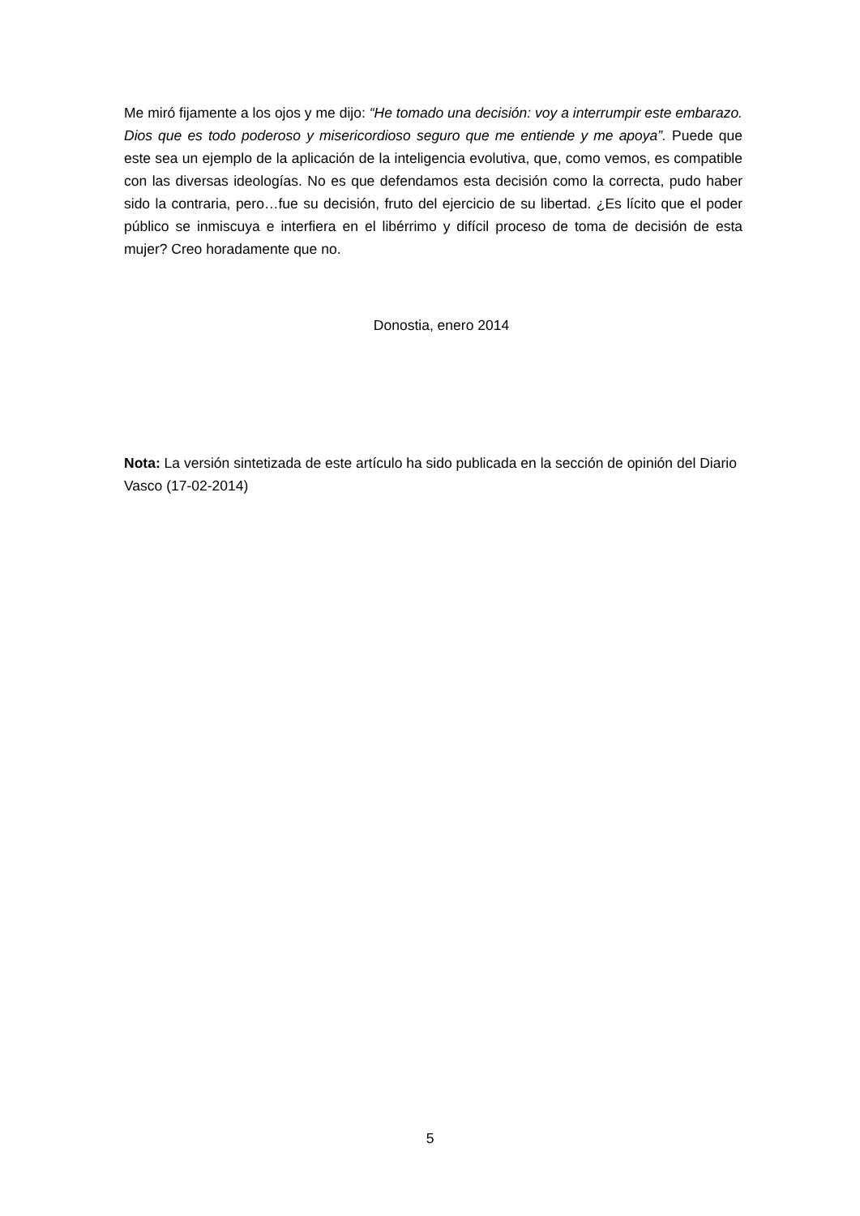Me miró fijamente a los ojos y me dijo: “He tomado una decisión: voy a interrumpir este embarazo. Dios que es todo poderoso y misericordioso seguro que me entiende y me apoya”. Puede que este sea un ejemplo de la aplicación de la inteligencia evolutiva, que, como vemos, es compatible con las diversas ideologías. No es que defendamos esta decisión como la correcta, pudo haber sido la contraria, pero…fue su decisión, fruto del ejercicio de su libertad. ¿Es lícito que el poder público se inmiscuya e interfiera en el libérrimo y difícil proceso de toma de decisión de esta mujer? Creo horadamente que no.
Donostia, enero 2014
Nota: La versión sintetizada de este artículo ha sido publicada en la sección de opinión del Diario Vasco (17-02-2014)
5